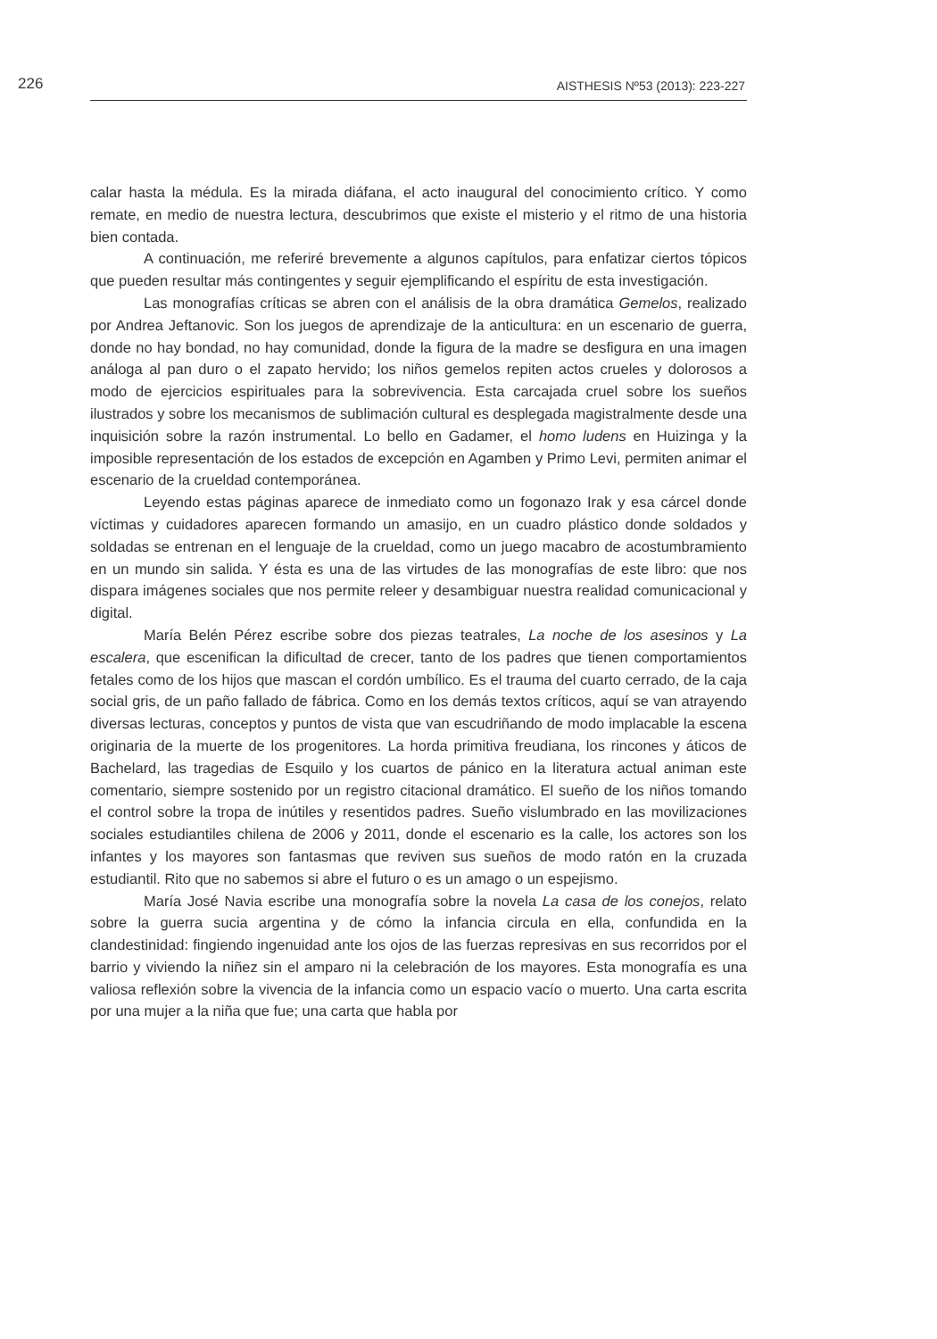226 AISTHESIS Nº53 (2013): 223-227
calar hasta la médula. Es la mirada diáfana, el acto inaugural del conocimiento crítico. Y como remate, en medio de nuestra lectura, descubrimos que existe el misterio y el ritmo de una historia bien contada.
A continuación, me referiré brevemente a algunos capítulos, para enfatizar ciertos tópicos que pueden resultar más contingentes y seguir ejemplificando el espíritu de esta investigación.
Las monografías críticas se abren con el análisis de la obra dramática Gemelos, realizado por Andrea Jeftanovic. Son los juegos de aprendizaje de la anticultura: en un escenario de guerra, donde no hay bondad, no hay comunidad, donde la figura de la madre se desfigura en una imagen análoga al pan duro o el zapato hervido; los niños gemelos repiten actos crueles y dolorosos a modo de ejercicios espirituales para la sobrevivencia. Esta carcajada cruel sobre los sueños ilustrados y sobre los mecanismos de sublimación cultural es desplegada magistralmente desde una inquisición sobre la razón instrumental. Lo bello en Gadamer, el homo ludens en Huizinga y la imposible representación de los estados de excepción en Agamben y Primo Levi, permiten animar el escenario de la crueldad contemporánea.
Leyendo estas páginas aparece de inmediato como un fogonazo Irak y esa cárcel donde víctimas y cuidadores aparecen formando un amasijo, en un cuadro plástico donde soldados y soldadas se entrenan en el lenguaje de la crueldad, como un juego macabro de acostumbramiento en un mundo sin salida. Y ésta es una de las virtudes de las monografías de este libro: que nos dispara imágenes sociales que nos permite releer y desambiguar nuestra realidad comunicacional y digital.
María Belén Pérez escribe sobre dos piezas teatrales, La noche de los asesinos y La escalera, que escenifican la dificultad de crecer, tanto de los padres que tienen comportamientos fetales como de los hijos que mascan el cordón umbílico. Es el trauma del cuarto cerrado, de la caja social gris, de un paño fallado de fábrica. Como en los demás textos críticos, aquí se van atrayendo diversas lecturas, conceptos y puntos de vista que van escudriñando de modo implacable la escena originaria de la muerte de los progenitores. La horda primitiva freudiana, los rincones y áticos de Bachelard, las tragedias de Esquilo y los cuartos de pánico en la literatura actual animan este comentario, siempre sostenido por un registro citacional dramático. El sueño de los niños tomando el control sobre la tropa de inútiles y resentidos padres. Sueño vislumbrado en las movilizaciones sociales estudiantiles chilena de 2006 y 2011, donde el escenario es la calle, los actores son los infantes y los mayores son fantasmas que reviven sus sueños de modo ratón en la cruzada estudiantil. Rito que no sabemos si abre el futuro o es un amago o un espejismo.
María José Navia escribe una monografía sobre la novela La casa de los conejos, relato sobre la guerra sucia argentina y de cómo la infancia circula en ella, confundida en la clandestinidad: fingiendo ingenuidad ante los ojos de las fuerzas represivas en sus recorridos por el barrio y viviendo la niñez sin el amparo ni la celebración de los mayores. Esta monografía es una valiosa reflexión sobre la vivencia de la infancia como un espacio vacío o muerto. Una carta escrita por una mujer a la niña que fue; una carta que habla por